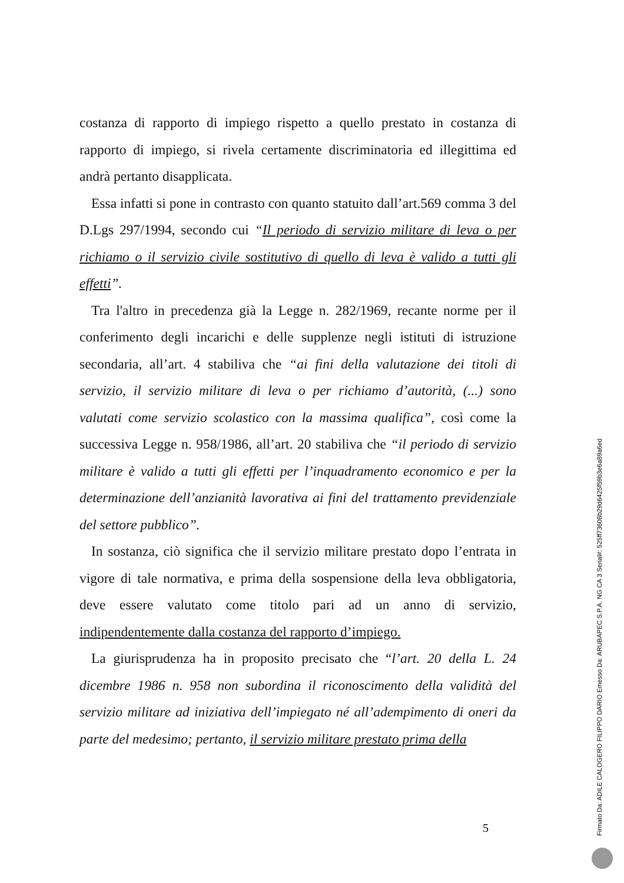costanza di rapporto di impiego rispetto a quello prestato in costanza di rapporto di impiego, si rivela certamente discriminatoria ed illegittima ed andrà pertanto disapplicata.
Essa infatti si pone in contrasto con quanto statuito dall’art.569 comma 3 del D.Lgs 297/1994, secondo cui “Il periodo di servizio militare di leva o per richiamo o il servizio civile sostitutivo di quello di leva è valido a tutti gli effetti”.
Tra l'altro in precedenza già la Legge n. 282/1969, recante norme per il conferimento degli incarichi e delle supplenze negli istituti di istruzione secondaria, all’art. 4 stabiliva che “ai fini della valutazione dei titoli di servizio, il servizio militare di leva o per richiamo d’autorità, (...) sono valutati come servizio scolastico con la massima qualifica”, così come la successiva Legge n. 958/1986, all’art. 20 stabiliva che “il periodo di servizio militare è valido a tutti gli effetti per l’inquadramento economico e per la determinazione dell’anzianità lavorativa ai fini del trattamento previdenziale del settore pubblico”.
In sostanza, ciò significa che il servizio militare prestato dopo l’entrata in vigore di tale normativa, e prima della sospensione della leva obbligatoria, deve essere valutato come titolo pari ad un anno di servizio, indipendentemente dalla costanza del rapporto d’impiego.
La giurisprudenza ha in proposito precisato che “l’art. 20 della L. 24 dicembre 1986 n. 958 non subordina il riconoscimento della validità del servizio militare ad iniziativa dell’impiegato né all’adempimento di oneri da parte del medesimo; pertanto, il servizio militare prestato prima della
5
Firmato Da: ADILE CALOGERO FILIPPO DARIO Emesso Da: ARUBAPEC S.P.A. NG CA 3 Serial#: 525ff73608b29d6425f59b3e6a89a6ed